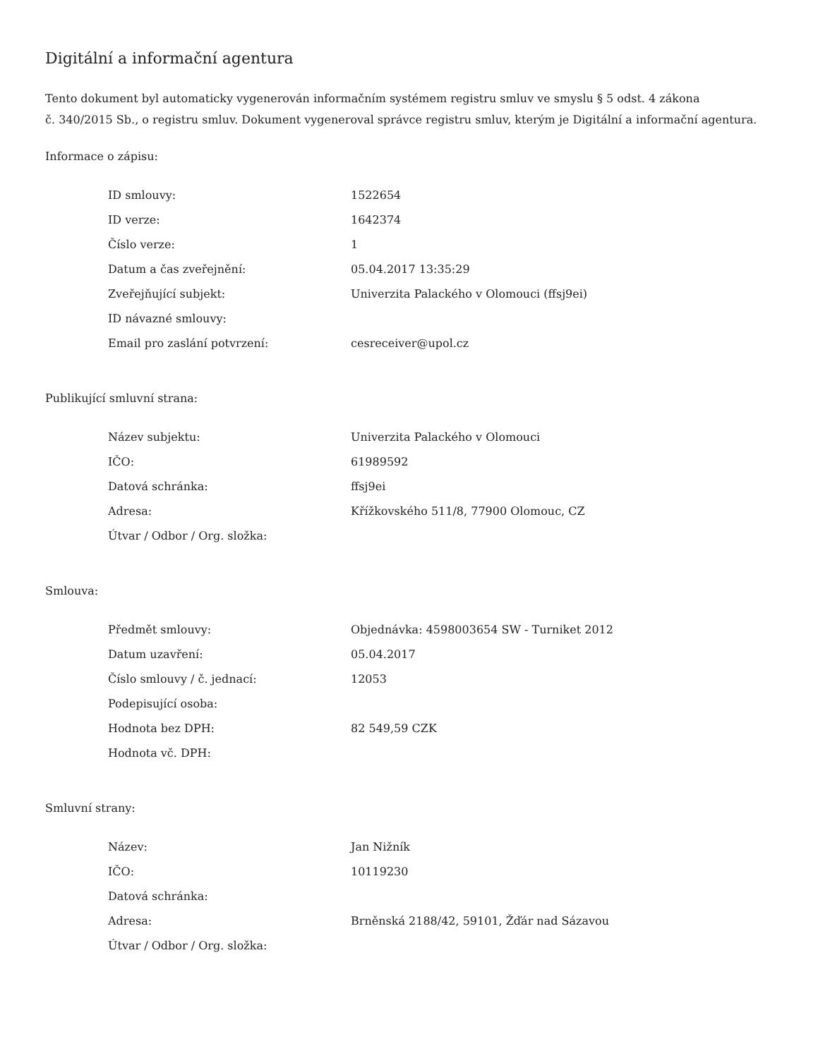Digitální a informační agentura
Tento dokument byl automaticky vygenerován informačním systémem registru smluv ve smyslu § 5 odst. 4 zákona
č. 340/2015 Sb., o registru smluv. Dokument vygeneroval správce registru smluv, kterým je Digitální a informační agentura.
Informace o zápisu:
| ID smlouvy: | 1522654 |
| ID verze: | 1642374 |
| Číslo verze: | 1 |
| Datum a čas zveřejnění: | 05.04.2017 13:35:29 |
| Zveřejňující subjekt: | Univerzita Palackého v Olomouci (ffsj9ei) |
| ID návazné smlouvy: | |
| Email pro zaslání potvrzení: | cesreceiver@upol.cz |
Publikující smluvní strana:
| Název subjektu: | Univerzita Palackého v Olomouci |
| IČO: | 61989592 |
| Datová schránka: | ffsj9ei |
| Adresa: | Křížkovského 511/8, 77900 Olomouc, CZ |
| Útvar / Odbor / Org. složka: | |
Smlouva:
| Předmět smlouvy: | Objednávka: 4598003654 SW - Turniket 2012 |
| Datum uzavření: | 05.04.2017 |
| Číslo smlouvy / č. jednací: | 12053 |
| Podepisující osoba: | |
| Hodnota bez DPH: | 82 549,59 CZK |
| Hodnota vč. DPH: | |
Smluvní strany:
| Název: | Jan Nižník |
| IČO: | 10119230 |
| Datová schránka: | |
| Adresa: | Brněnská 2188/42, 59101, Žďár nad Sázavou |
| Útvar / Odbor / Org. složka: | |